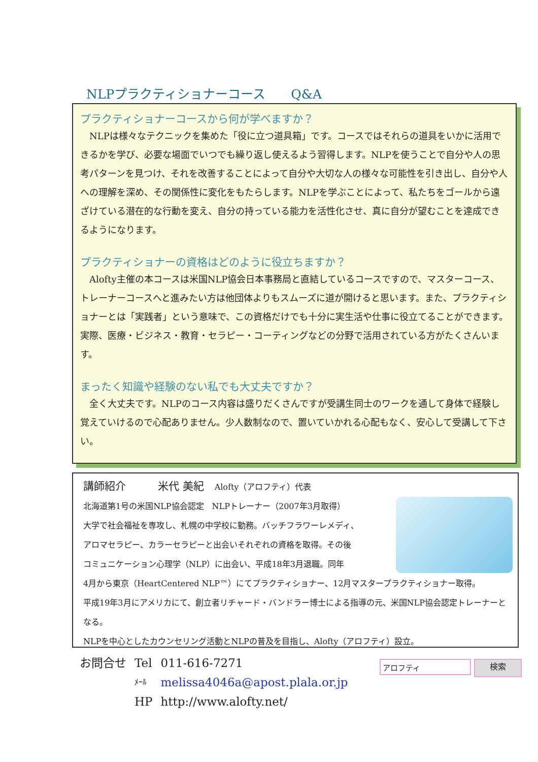NLPプラクティショナーコース　　Q&A
プラクティショナーコースから何が学べますか？
NLPは様々なテクニックを集めた「役に立つ道具箱」です。コースではそれらの道具をいかに活用できるかを学び、必要な場面でいつでも繰り返し使えるよう習得します。NLPを使うことで自分や人の思考パターンを見つけ、それを改善することによって自分や大切な人の様々な可能性を引き出し、自分や人への理解を深め、その関係性に変化をもたらします。NLPを学ぶことによって、私たちをゴールから遠ざけている潜在的な行動を変え、自分の持っている能力を活性化させ、真に自分が望むことを達成できるようになります。
プラクティショナーの資格はどのように役立ちますか？
Alofty主催の本コースは米国NLP協会日本事務局と直結しているコースですので、マスターコース、トレーナーコースへと進みたい方は他団体よりもスムーズに道が開けると思います。また、プラクティショナーとは「実践者」という意味で、この資格だけでも十分に実生活や仕事に役立てることができます。実際、医療・ビジネス・教育・セラピー・コーティングなどの分野で活用されている方がたくさんいます。
まったく知識や経験のない私でも大丈夫ですか？
全く大丈夫です。NLPのコース内容は盛りだくさんですが受講生同士のワークを通して身体で経験し覚えていけるので心配ありません。少人数制なので、置いていかれる心配もなく、安心して受講して下さい。
講師紹介　　　米代 美紀　Alofty（アロフティ）代表
北海道第1号の米国NLP協会認定　NLPトレーナー（2007年3月取得）
大学で社会福祉を専攻し、札幌の中学校に勤務。バッチフラワーレメディ、
アロマセラピー、カラーセラピーと出会いそれぞれの資格を取得。その後
コミュニケーション心理学（NLP）に出会い、平成18年3月退職。同年
4月から東京（HeartCentered NLP™）にてプラクティショナー、12月マスタープラクティショナー取得。
平成19年3月にアメリカにて、創立者リチャード・バンドラー博士による指導の元、米国NLP協会認定トレーナーとなる。
NLPを中心としたカウンセリング活動とNLPの普及を目指し、Alofty（アロフティ）設立。
| お問合せ | Tel | 011-616-7271 |
| | ﾒｰﾙ | melissa4046a@apost.plala.or.jp |
| | HP | http://www.alofty.net/ |
アロフティ
検索